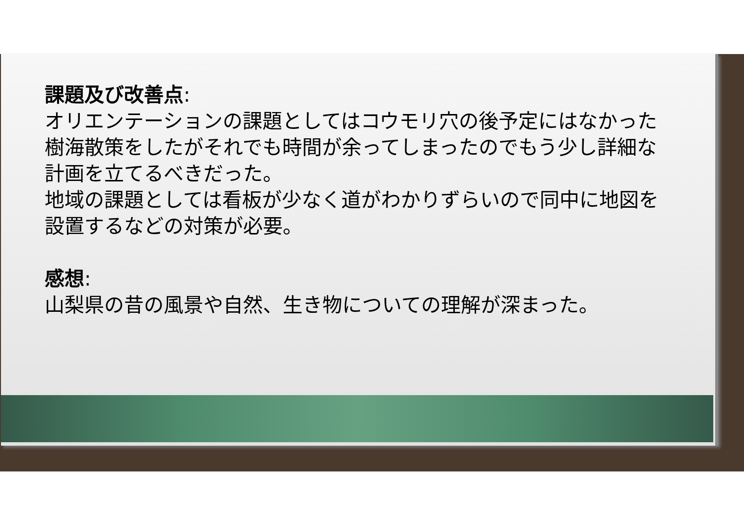課題及び改善点:
オリエンテーションの課題としてはコウモリ穴の後予定にはなかった樹海散策をしたがそれでも時間が余ってしまったのでもう少し詳細な計画を立てるべきだった。
地域の課題としては看板が少なく道がわかりずらいので同中に地図を設置するなどの対策が必要。
感想:
山梨県の昔の風景や自然、生き物についての理解が深まった。